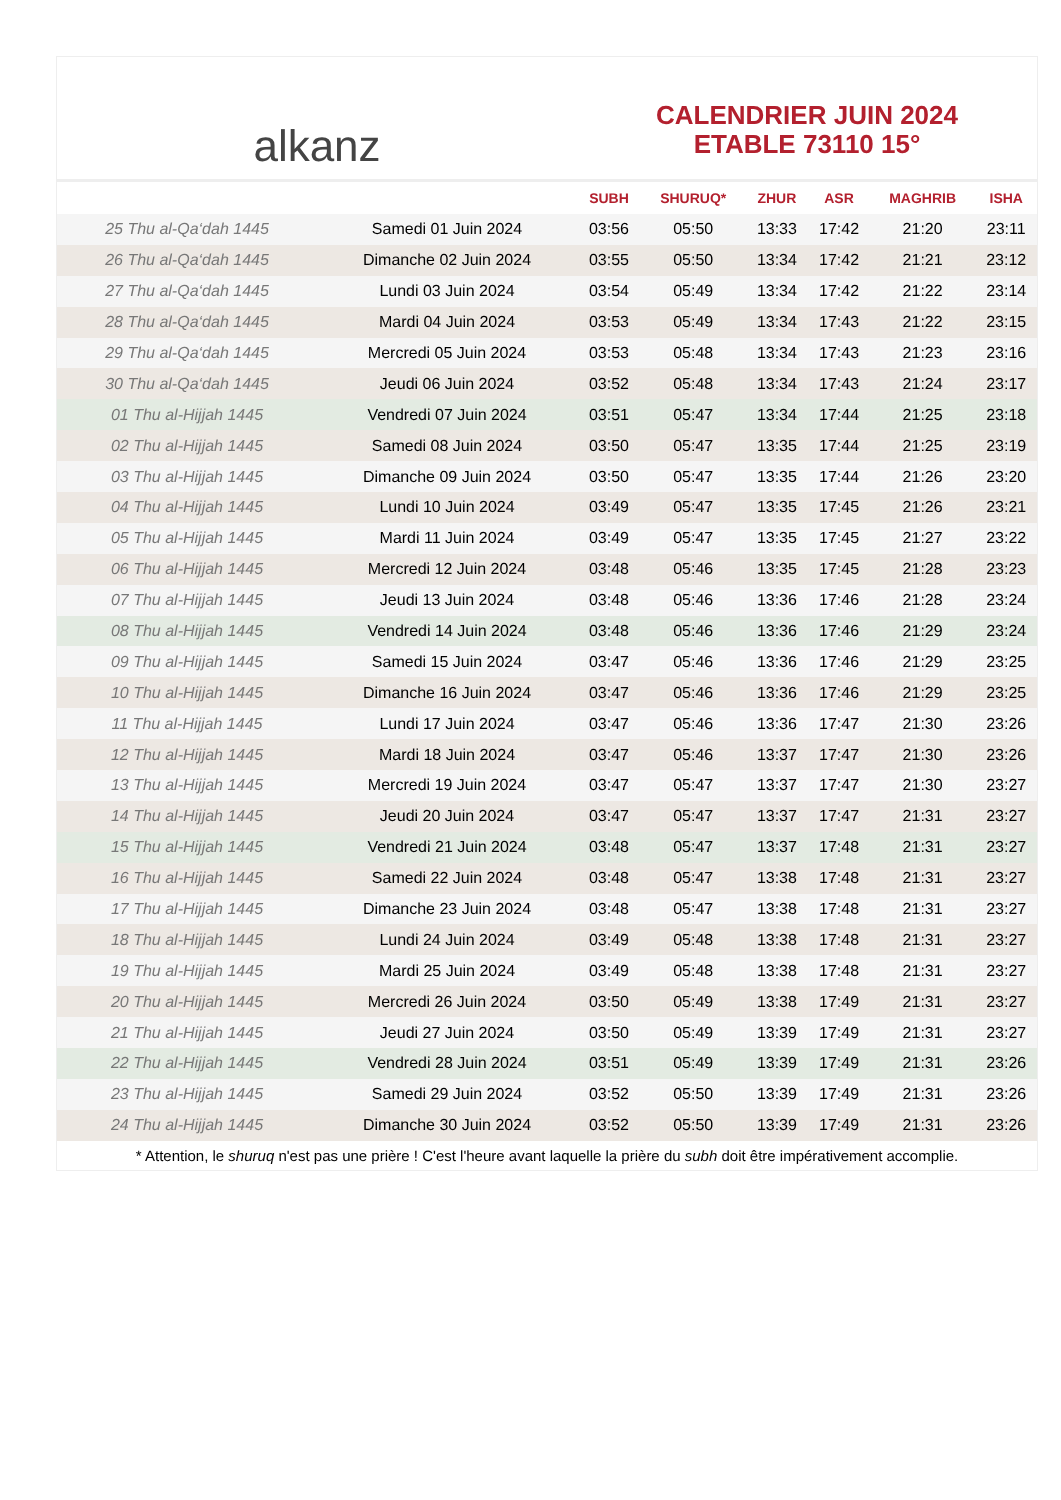alkanz
CALENDRIER JUIN 2024
ETABLE 73110 15°
| | | SUBH | SHURUQ* | ZHUR | ASR | MAGHRIB | ISHA |
| --- | --- | --- | --- | --- | --- | --- | --- |
| 25 Thu al-Qa‘dah 1445 | Samedi 01 Juin 2024 | 03:56 | 05:50 | 13:33 | 17:42 | 21:20 | 23:11 |
| 26 Thu al-Qa‘dah 1445 | Dimanche 02 Juin 2024 | 03:55 | 05:50 | 13:34 | 17:42 | 21:21 | 23:12 |
| 27 Thu al-Qa‘dah 1445 | Lundi 03 Juin 2024 | 03:54 | 05:49 | 13:34 | 17:42 | 21:22 | 23:14 |
| 28 Thu al-Qa‘dah 1445 | Mardi 04 Juin 2024 | 03:53 | 05:49 | 13:34 | 17:43 | 21:22 | 23:15 |
| 29 Thu al-Qa‘dah 1445 | Mercredi 05 Juin 2024 | 03:53 | 05:48 | 13:34 | 17:43 | 21:23 | 23:16 |
| 30 Thu al-Qa‘dah 1445 | Jeudi 06 Juin 2024 | 03:52 | 05:48 | 13:34 | 17:43 | 21:24 | 23:17 |
| 01 Thu al-Hijjah 1445 | Vendredi 07 Juin 2024 | 03:51 | 05:47 | 13:34 | 17:44 | 21:25 | 23:18 |
| 02 Thu al-Hijjah 1445 | Samedi 08 Juin 2024 | 03:50 | 05:47 | 13:35 | 17:44 | 21:25 | 23:19 |
| 03 Thu al-Hijjah 1445 | Dimanche 09 Juin 2024 | 03:50 | 05:47 | 13:35 | 17:44 | 21:26 | 23:20 |
| 04 Thu al-Hijjah 1445 | Lundi 10 Juin 2024 | 03:49 | 05:47 | 13:35 | 17:45 | 21:26 | 23:21 |
| 05 Thu al-Hijjah 1445 | Mardi 11 Juin 2024 | 03:49 | 05:47 | 13:35 | 17:45 | 21:27 | 23:22 |
| 06 Thu al-Hijjah 1445 | Mercredi 12 Juin 2024 | 03:48 | 05:46 | 13:35 | 17:45 | 21:28 | 23:23 |
| 07 Thu al-Hijjah 1445 | Jeudi 13 Juin 2024 | 03:48 | 05:46 | 13:36 | 17:46 | 21:28 | 23:24 |
| 08 Thu al-Hijjah 1445 | Vendredi 14 Juin 2024 | 03:48 | 05:46 | 13:36 | 17:46 | 21:29 | 23:24 |
| 09 Thu al-Hijjah 1445 | Samedi 15 Juin 2024 | 03:47 | 05:46 | 13:36 | 17:46 | 21:29 | 23:25 |
| 10 Thu al-Hijjah 1445 | Dimanche 16 Juin 2024 | 03:47 | 05:46 | 13:36 | 17:46 | 21:29 | 23:25 |
| 11 Thu al-Hijjah 1445 | Lundi 17 Juin 2024 | 03:47 | 05:46 | 13:36 | 17:47 | 21:30 | 23:26 |
| 12 Thu al-Hijjah 1445 | Mardi 18 Juin 2024 | 03:47 | 05:46 | 13:37 | 17:47 | 21:30 | 23:26 |
| 13 Thu al-Hijjah 1445 | Mercredi 19 Juin 2024 | 03:47 | 05:47 | 13:37 | 17:47 | 21:30 | 23:27 |
| 14 Thu al-Hijjah 1445 | Jeudi 20 Juin 2024 | 03:47 | 05:47 | 13:37 | 17:47 | 21:31 | 23:27 |
| 15 Thu al-Hijjah 1445 | Vendredi 21 Juin 2024 | 03:48 | 05:47 | 13:37 | 17:48 | 21:31 | 23:27 |
| 16 Thu al-Hijjah 1445 | Samedi 22 Juin 2024 | 03:48 | 05:47 | 13:38 | 17:48 | 21:31 | 23:27 |
| 17 Thu al-Hijjah 1445 | Dimanche 23 Juin 2024 | 03:48 | 05:47 | 13:38 | 17:48 | 21:31 | 23:27 |
| 18 Thu al-Hijjah 1445 | Lundi 24 Juin 2024 | 03:49 | 05:48 | 13:38 | 17:48 | 21:31 | 23:27 |
| 19 Thu al-Hijjah 1445 | Mardi 25 Juin 2024 | 03:49 | 05:48 | 13:38 | 17:48 | 21:31 | 23:27 |
| 20 Thu al-Hijjah 1445 | Mercredi 26 Juin 2024 | 03:50 | 05:49 | 13:38 | 17:49 | 21:31 | 23:27 |
| 21 Thu al-Hijjah 1445 | Jeudi 27 Juin 2024 | 03:50 | 05:49 | 13:39 | 17:49 | 21:31 | 23:27 |
| 22 Thu al-Hijjah 1445 | Vendredi 28 Juin 2024 | 03:51 | 05:49 | 13:39 | 17:49 | 21:31 | 23:26 |
| 23 Thu al-Hijjah 1445 | Samedi 29 Juin 2024 | 03:52 | 05:50 | 13:39 | 17:49 | 21:31 | 23:26 |
| 24 Thu al-Hijjah 1445 | Dimanche 30 Juin 2024 | 03:52 | 05:50 | 13:39 | 17:49 | 21:31 | 23:26 |
* Attention, le shuruq n'est pas une prière ! C'est l'heure avant laquelle la prière du subh doit être impérativement accomplie.